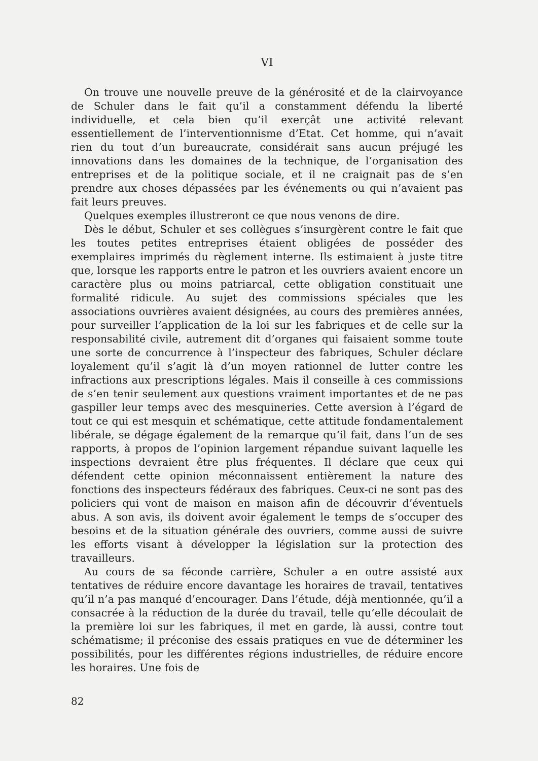VI
On trouve une nouvelle preuve de la générosité et de la clairvoyance de Schuler dans le fait qu’il a constamment défendu la liberté individuelle, et cela bien qu’il exerçât une activité relevant essentiellement de l’interventionnisme d’Etat. Cet homme, qui n’avait rien du tout d’un bureaucrate, considérait sans aucun préjugé les innovations dans les domaines de la technique, de l’organisation des entreprises et de la politique sociale, et il ne craignait pas de s’en prendre aux choses dépassées par les événements ou qui n’avaient pas fait leurs preuves.
Quelques exemples illustreront ce que nous venons de dire.
Dès le début, Schuler et ses collègues s’insurgèrent contre le fait que les toutes petites entreprises étaient obligées de posséder des exemplaires imprimés du règlement interne. Ils estimaient à juste titre que, lorsque les rapports entre le patron et les ouvriers avaient encore un caractère plus ou moins patriarcal, cette obligation constituait une formalité ridicule. Au sujet des commissions spéciales que les associations ouvrières avaient désignées, au cours des premières années, pour surveiller l’application de la loi sur les fabriques et de celle sur la responsabilité civile, autrement dit d’organes qui faisaient somme toute une sorte de concurrence à l’inspecteur des fabriques, Schuler déclare loyalement qu’il s’agit là d’un moyen rationnel de lutter contre les infractions aux prescriptions légales. Mais il conseille à ces commissions de s’en tenir seulement aux questions vraiment importantes et de ne pas gaspiller leur temps avec des mesquineries. Cette aversion à l’égard de tout ce qui est mesquin et schématique, cette attitude fondamentalement libérale, se dégage également de la remarque qu’il fait, dans l’un de ses rapports, à propos de l’opinion largement répandue suivant laquelle les inspections devraient être plus fréquentes. Il déclare que ceux qui défendent cette opinion méconnaissent entièrement la nature des fonctions des inspecteurs fédéraux des fabriques. Ceux-ci ne sont pas des policiers qui vont de maison en maison afin de découvrir d’éventuels abus. A son avis, ils doivent avoir également le temps de s’occuper des besoins et de la situation générale des ouvriers, comme aussi de suivre les efforts visant à développer la législation sur la protection des travailleurs.
Au cours de sa féconde carrière, Schuler a en outre assisté aux tentatives de réduire encore davantage les horaires de travail, tentatives qu’il n’a pas manqué d’encourager. Dans l’étude, déjà mentionnée, qu’il a consacrée à la réduction de la durée du travail, telle qu’elle découlait de la première loi sur les fabriques, il met en garde, là aussi, contre tout schématisme; il préconise des essais pratiques en vue de déterminer les possibilités, pour les différentes régions industrielles, de réduire encore les horaires. Une fois de
82